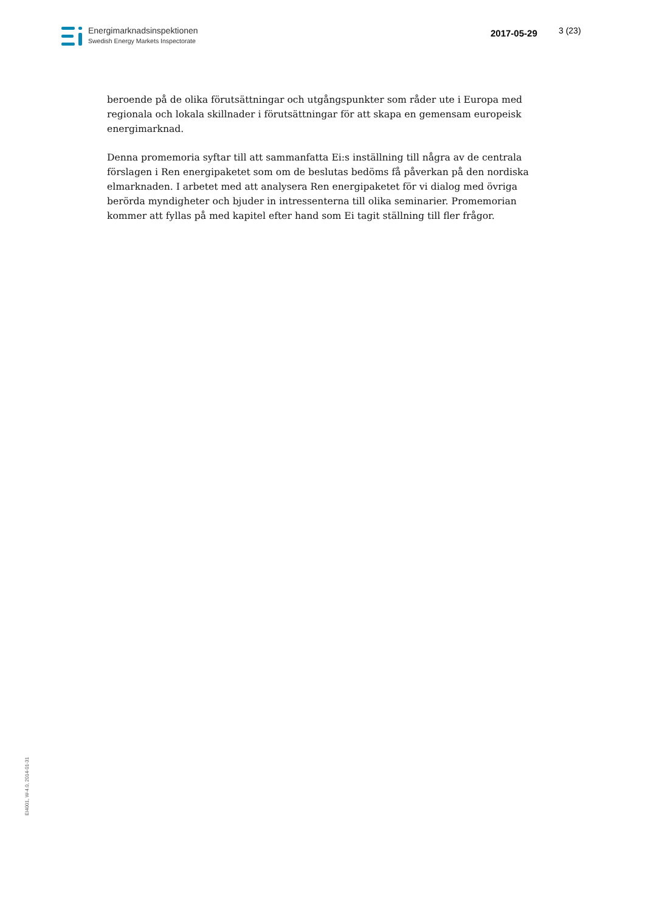Energimarknadsinspektionen
Swedish Energy Markets Inspectorate
2017-05-29 3 (23)
beroende på de olika förutsättningar och utgångspunkter som råder ute i Europa med regionala och lokala skillnader i förutsättningar för att skapa en gemensam europeisk energimarknad.
Denna promemoria syftar till att sammanfatta Ei:s inställning till några av de centrala förslagen i Ren energipaketet som om de beslutas bedöms få påverkan på den nordiska elmarknaden. I arbetet med att analysera Ren energipaketet för vi dialog med övriga berörda myndigheter och bjuder in intressenterna till olika seminarier. Promemorian kommer att fyllas på med kapitel efter hand som Ei tagit ställning till fler frågor.
EI4001, W-4.0, 2014-01-31